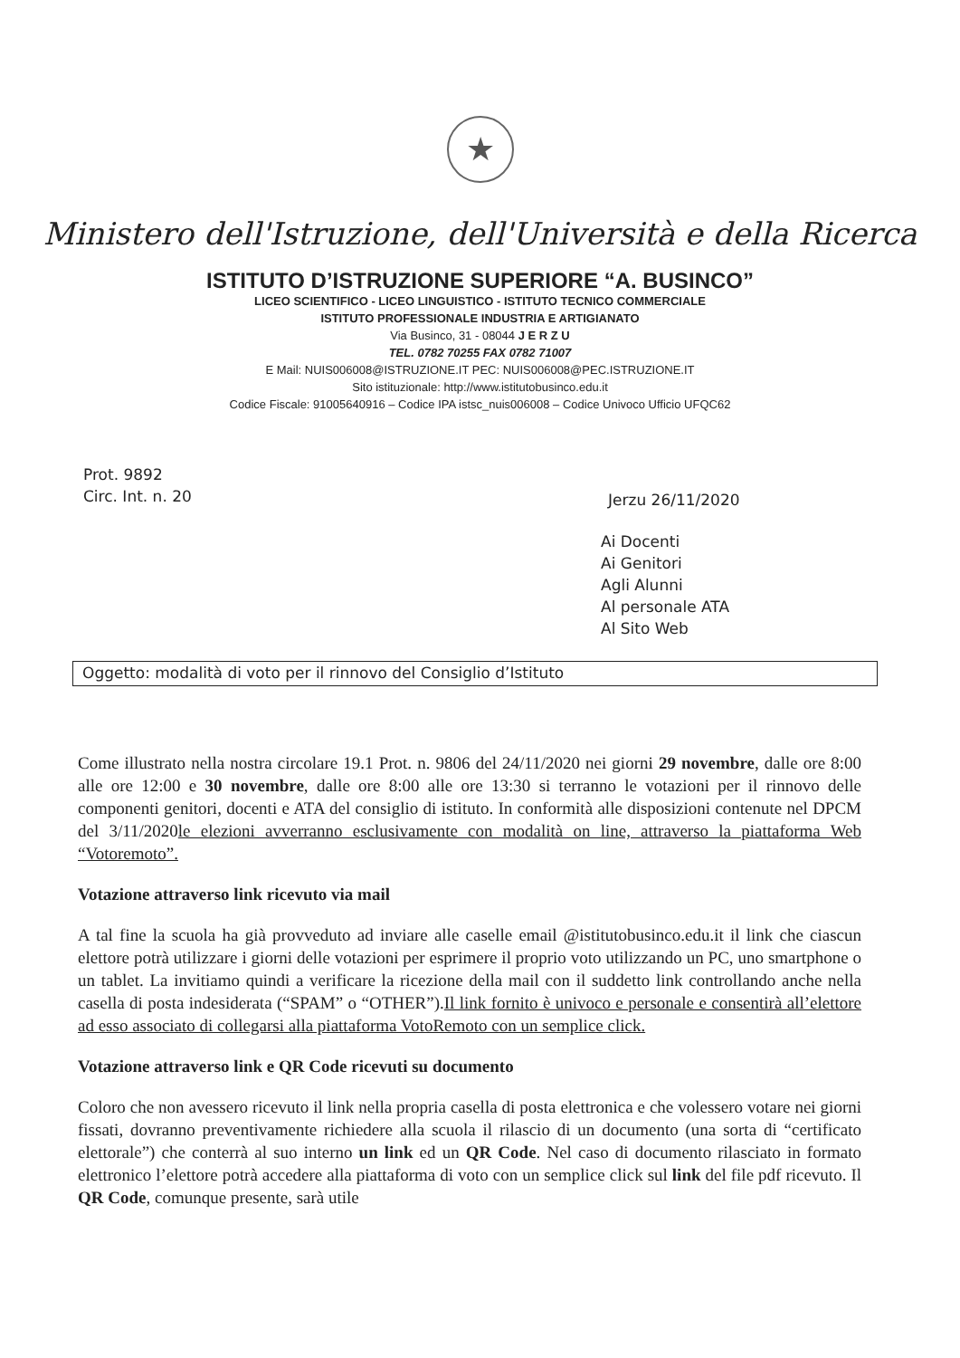★
Ministero dell'Istruzione, dell'Università e della Ricerca
ISTITUTO D’ISTRUZIONE SUPERIORE “A. BUSINCO”
LICEO SCIENTIFICO - LICEO LINGUISTICO - ISTITUTO TECNICO COMMERCIALE
ISTITUTO PROFESSIONALE INDUSTRIA E ARTIGIANATO
Via Businco, 31 - 08044 J E R Z U
TEL. 0782 70255 FAX 0782 71007
E Mail: NUIS006008@ISTRUZIONE.IT PEC: NUIS006008@PEC.ISTRUZIONE.IT
Sito istituzionale: http://www.istitutobusinco.edu.it
Codice Fiscale: 91005640916 – Codice IPA istsc_nuis006008 – Codice Univoco Ufficio UFQC62
Prot. 9892
Circ. Int. n. 20
Jerzu 26/11/2020
Ai Docenti
Ai Genitori
Agli Alunni
Al personale ATA
Al Sito Web
Oggetto: modalità di voto per il rinnovo del Consiglio d’Istituto
Come illustrato nella nostra circolare 19.1 Prot. n. 9806 del 24/11/2020 nei giorni 29 novembre, dalle ore 8:00 alle ore 12:00 e 30 novembre, dalle ore 8:00 alle ore 13:30 si terranno le votazioni per il rinnovo delle componenti genitori, docenti e ATA del consiglio di istituto. In conformità alle disposizioni contenute nel DPCM del 3/11/2020le elezioni avverranno esclusivamente con modalità on line, attraverso la piattaforma Web “Votoremoto”.
Votazione attraverso link ricevuto via mail
A tal fine la scuola ha già provveduto ad inviare alle caselle email @istitutobusinco.edu.it il link che ciascun elettore potrà utilizzare i giorni delle votazioni per esprimere il proprio voto utilizzando un PC, uno smartphone o un tablet. La invitiamo quindi a verificare la ricezione della mail con il suddetto link controllando anche nella casella di posta indesiderata (“SPAM” o “OTHER”).Il link fornito è univoco e personale e consentirà all’elettore ad esso associato di collegarsi alla piattaforma VotoRemoto con un semplice click.
Votazione attraverso link e QR Code ricevuti su documento
Coloro che non avessero ricevuto il link nella propria casella di posta elettronica e che volessero votare nei giorni fissati, dovranno preventivamente richiedere alla scuola il rilascio di un documento (una sorta di “certificato elettorale”) che conterrà al suo interno un link ed un QR Code. Nel caso di documento rilasciato in formato elettronico l’elettore potrà accedere alla piattaforma di voto con un semplice click sul link del file pdf ricevuto. Il QR Code, comunque presente, sarà utile